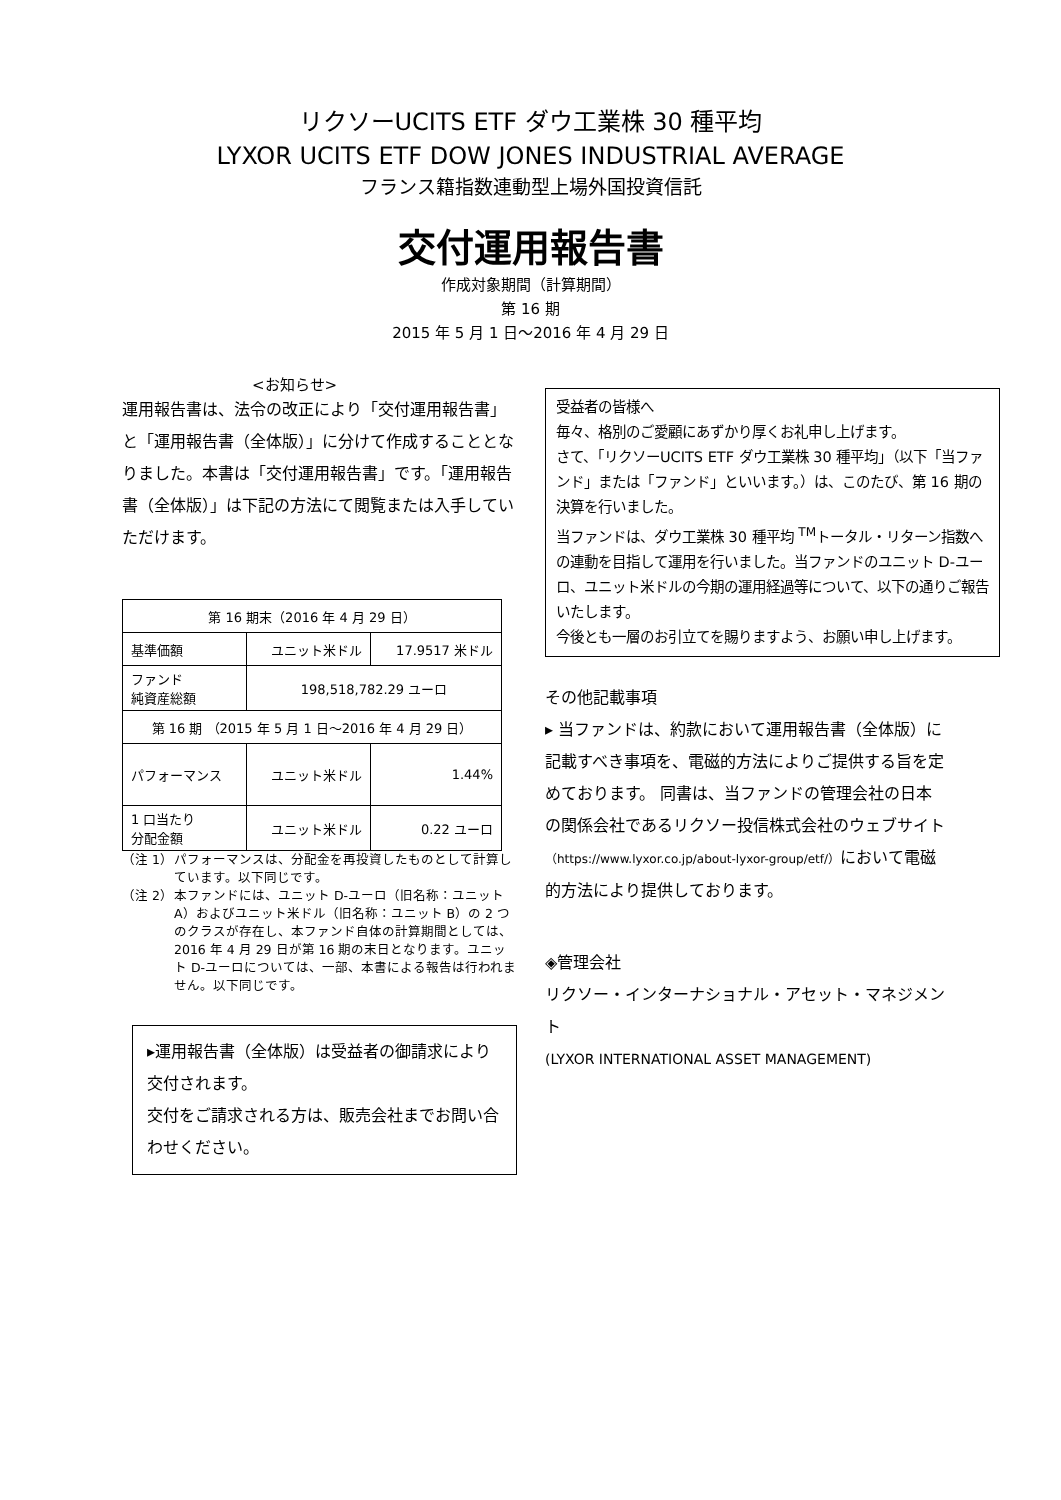リクソーUCITS ETF ダウ工業株 30 種平均
LYXOR UCITS ETF DOW JONES INDUSTRIAL AVERAGE
フランス籍指数連動型上場外国投資信託
交付運用報告書
作成対象期間（計算期間）
第 16 期
2015 年 5 月 1 日～2016 年 4 月 29 日
<お知らせ>
運用報告書は、法令の改正により「交付運用報告書」と「運用報告書（全体版）」に分けて作成することとなりました。本書は「交付運用報告書」です。「運用報告書（全体版）」は下記の方法にて閲覧または入手していただけます。
| 第 16 期末（2016 年 4 月 29 日） | | |
| 基準価額 | ユニット米ドル | 17.9517 米ドル |
| ファンド 純資産総額 | 198,518,782.29 ユーロ | |
| 第 16 期 （2015 年 5 月 1 日～2016 年 4 月 29 日） | | |
| パフォーマンス | ユニット米ドル | 1.44% |
| 1 口当たり 分配金額 | ユニット米ドル | 0.22 ユーロ |
（注 1）
パフォーマンスは、分配金を再投資したものとして計算しています。以下同じです。
（注 2）
本ファンドには、ユニット D-ユーロ（旧名称：ユニット A）およびユニット米ドル（旧名称：ユニット B）の 2 つのクラスが存在し、本ファンド自体の計算期間としては、2016 年 4 月 29 日が第 16 期の末日となります。ユニット D-ユーロについては、一部、本書による報告は行われません。以下同じです。
▸運用報告書（全体版）は受益者の御請求により交付されます。
交付をご請求される方は、販売会社までお問い合わせください。
受益者の皆様へ
毎々、格別のご愛顧にあずかり厚くお礼申し上げます。
さて、「リクソーUCITS ETF ダウ工業株 30 種平均」（以下「当ファンド」または「ファンド」といいます。）は、このたび、第 16 期の決算を行いました。
当ファンドは、ダウ工業株 30 種平均 <sup>TM</sup>トータル・リターン指数への連動を目指して運用を行いました。当ファンドのユニット D-ユーロ、ユニット米ドルの今期の運用経過等について、以下の通りご報告いたします。
今後とも一層のお引立てを賜りますよう、お願い申し上げます。
その他記載事項
▸ 当ファンドは、約款において運用報告書（全体版）に記載すべき事項を、電磁的方法によりご提供する旨を定めております。 同書は、当ファンドの管理会社の日本の関係会社であるリクソー投信株式会社のウェブサイト（https://www.lyxor.co.jp/about-lyxor-group/etf/）において電磁的方法により提供しております。
◈管理会社
リクソー・インターナショナル・アセット・マネジメント
(LYXOR INTERNATIONAL ASSET MANAGEMENT)